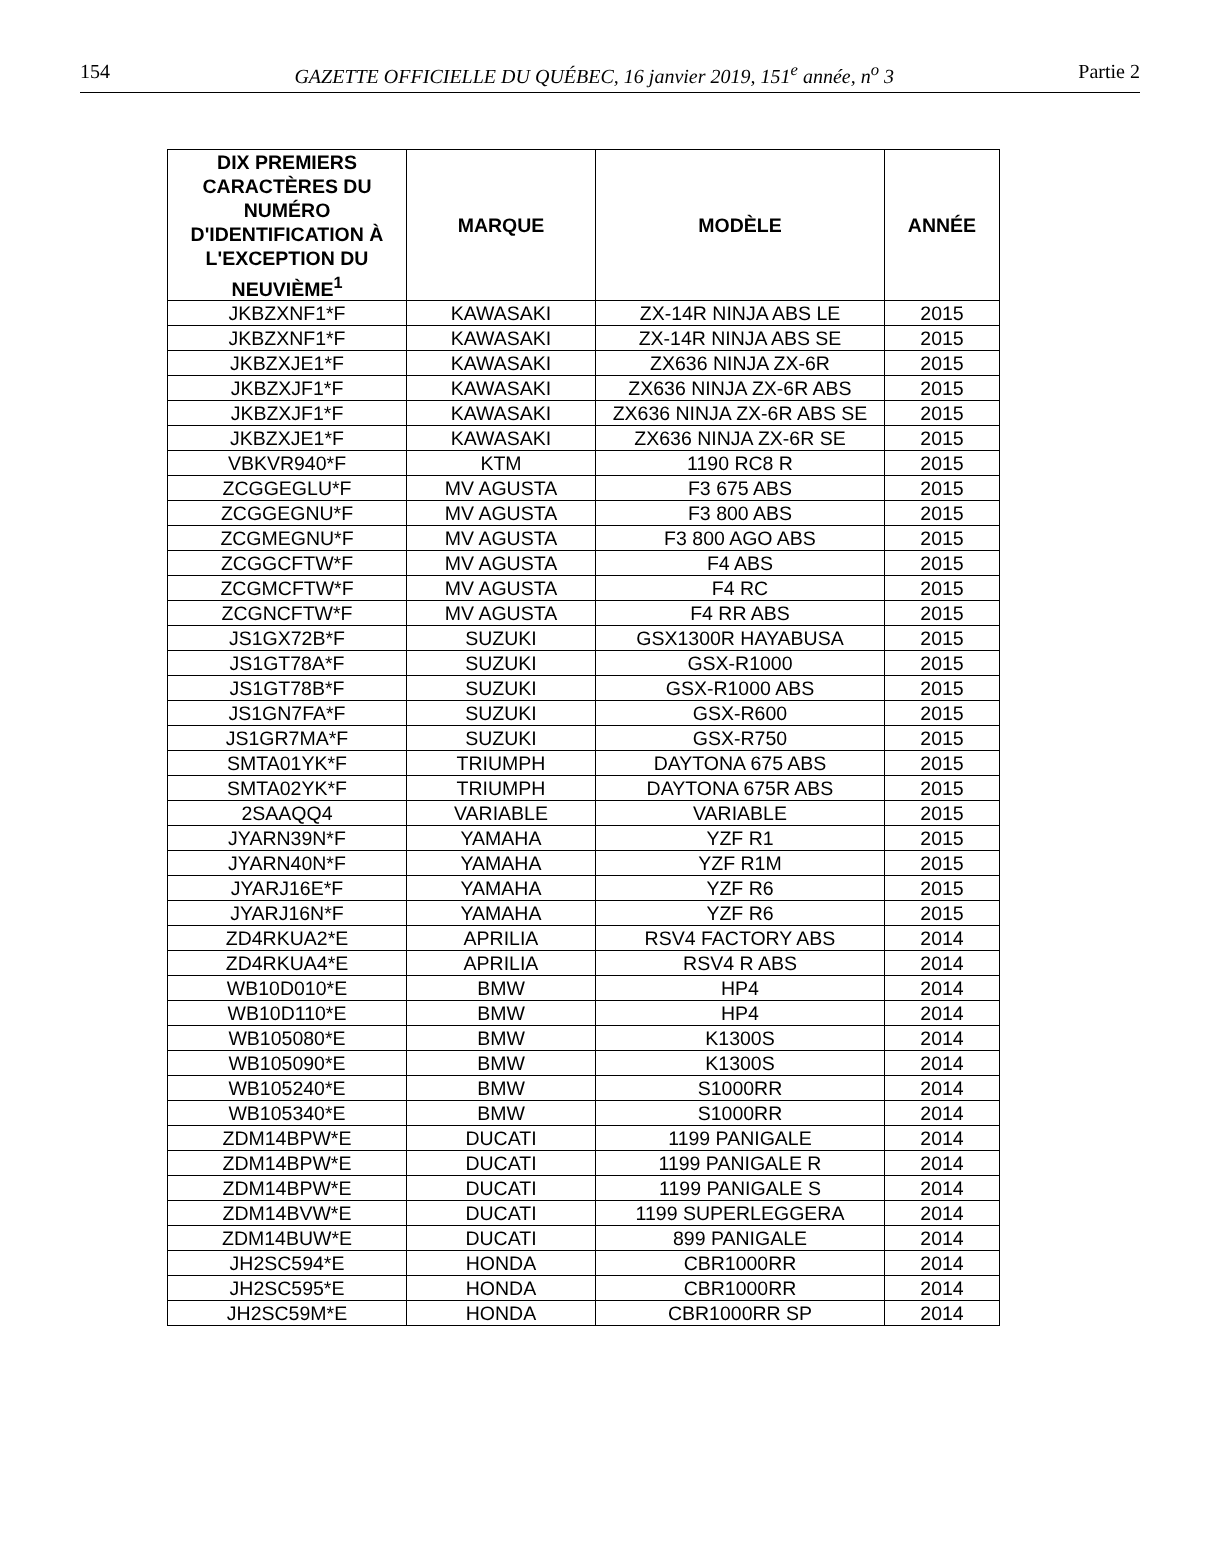154 GAZETTE OFFICIELLE DU QUÉBEC, 16 janvier 2019, 151<sup>e</sup> année, n<sup>o</sup> 3 Partie 2
| DIX PREMIERS CARACTÈRES DU NUMÉRO D'IDENTIFICATION À L'EXCEPTION DU NEUVIÈME<sup>1</sup> | MARQUE | MODÈLE | ANNÉE |
| --- | --- | --- | --- |
| JKBZXNF1*F | KAWASAKI | ZX-14R NINJA ABS LE | 2015 |
| JKBZXNF1*F | KAWASAKI | ZX-14R NINJA ABS SE | 2015 |
| JKBZXJE1*F | KAWASAKI | ZX636 NINJA ZX-6R | 2015 |
| JKBZXJF1*F | KAWASAKI | ZX636 NINJA ZX-6R ABS | 2015 |
| JKBZXJF1*F | KAWASAKI | ZX636 NINJA ZX-6R ABS SE | 2015 |
| JKBZXJE1*F | KAWASAKI | ZX636 NINJA ZX-6R SE | 2015 |
| VBKVR940*F | KTM | 1190 RC8 R | 2015 |
| ZCGGEGLU*F | MV AGUSTA | F3 675 ABS | 2015 |
| ZCGGEGNU*F | MV AGUSTA | F3 800 ABS | 2015 |
| ZCGMEGNU*F | MV AGUSTA | F3 800 AGO ABS | 2015 |
| ZCGGCFTW*F | MV AGUSTA | F4 ABS | 2015 |
| ZCGMCFTW*F | MV AGUSTA | F4 RC | 2015 |
| ZCGNCFTW*F | MV AGUSTA | F4 RR ABS | 2015 |
| JS1GX72B*F | SUZUKI | GSX1300R HAYABUSA | 2015 |
| JS1GT78A*F | SUZUKI | GSX-R1000 | 2015 |
| JS1GT78B*F | SUZUKI | GSX-R1000 ABS | 2015 |
| JS1GN7FA*F | SUZUKI | GSX-R600 | 2015 |
| JS1GR7MA*F | SUZUKI | GSX-R750 | 2015 |
| SMTA01YK*F | TRIUMPH | DAYTONA 675 ABS | 2015 |
| SMTA02YK*F | TRIUMPH | DAYTONA 675R ABS | 2015 |
| 2SAAQQ4 | VARIABLE | VARIABLE | 2015 |
| JYARN39N*F | YAMAHA | YZF R1 | 2015 |
| JYARN40N*F | YAMAHA | YZF R1M | 2015 |
| JYARJ16E*F | YAMAHA | YZF R6 | 2015 |
| JYARJ16N*F | YAMAHA | YZF R6 | 2015 |
| ZD4RKUA2*E | APRILIA | RSV4 FACTORY ABS | 2014 |
| ZD4RKUA4*E | APRILIA | RSV4 R ABS | 2014 |
| WB10D010*E | BMW | HP4 | 2014 |
| WB10D110*E | BMW | HP4 | 2014 |
| WB105080*E | BMW | K1300S | 2014 |
| WB105090*E | BMW | K1300S | 2014 |
| WB105240*E | BMW | S1000RR | 2014 |
| WB105340*E | BMW | S1000RR | 2014 |
| ZDM14BPW*E | DUCATI | 1199 PANIGALE | 2014 |
| ZDM14BPW*E | DUCATI | 1199 PANIGALE R | 2014 |
| ZDM14BPW*E | DUCATI | 1199 PANIGALE S | 2014 |
| ZDM14BVW*E | DUCATI | 1199 SUPERLEGGERA | 2014 |
| ZDM14BUW*E | DUCATI | 899 PANIGALE | 2014 |
| JH2SC594*E | HONDA | CBR1000RR | 2014 |
| JH2SC595*E | HONDA | CBR1000RR | 2014 |
| JH2SC59M*E | HONDA | CBR1000RR SP | 2014 |